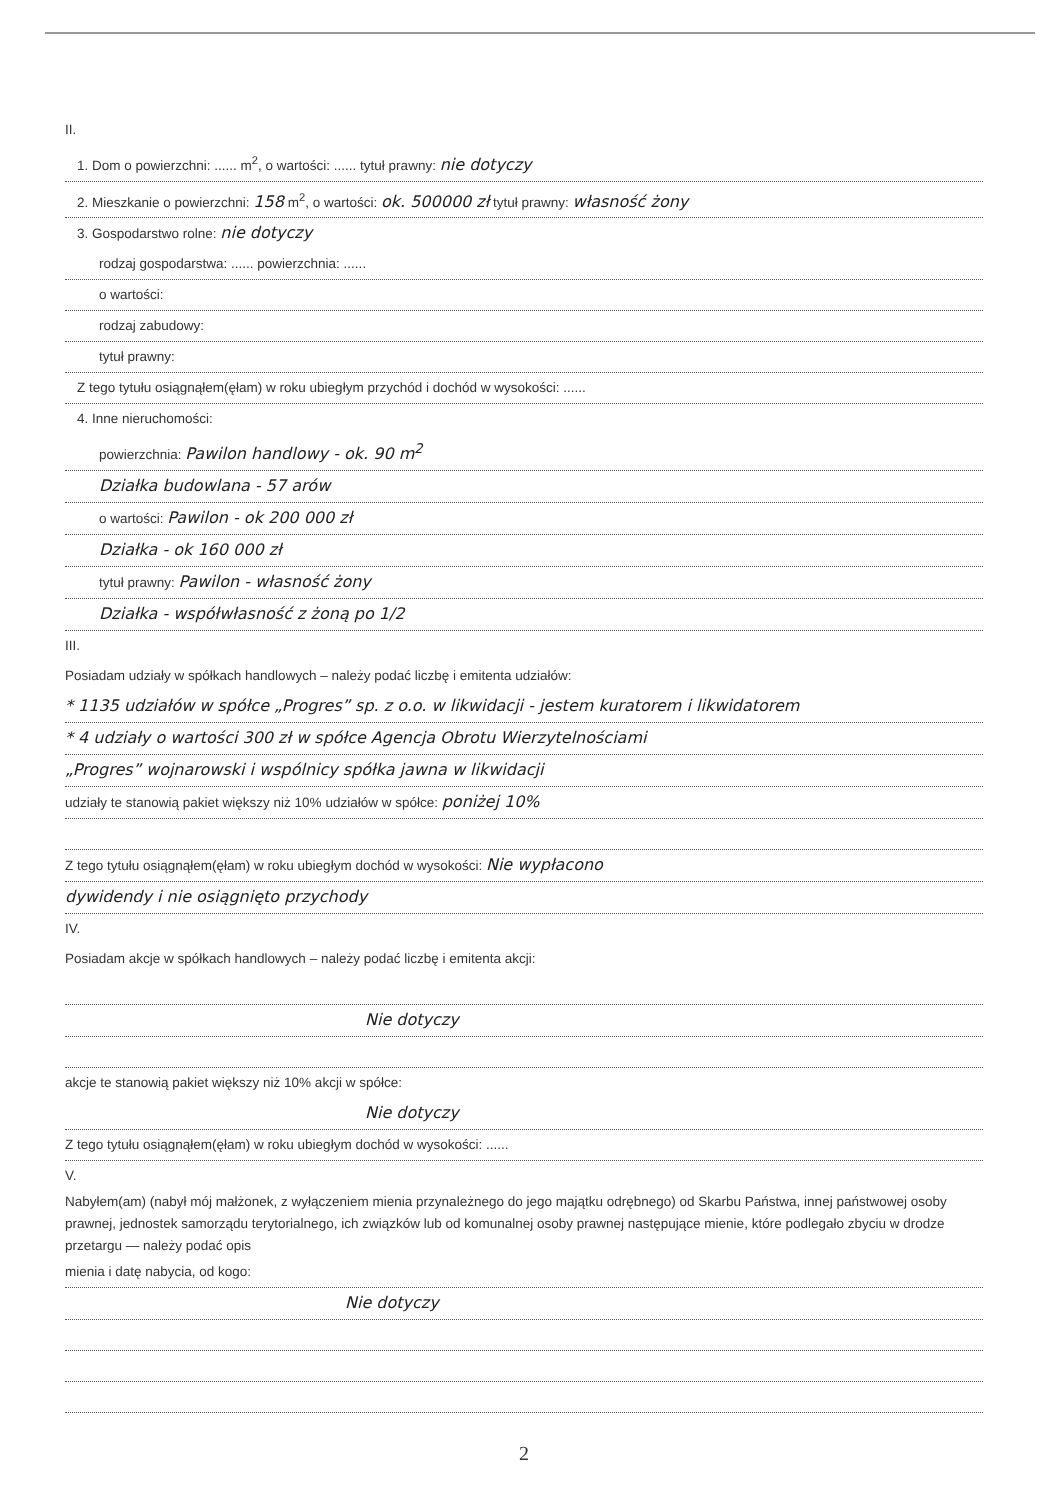II.
1. Dom o powierzchni: ...... m<sup>2</sup>, o wartości: ...... tytuł prawny: nie dotyczy
2. Mieszkanie o powierzchni: 158 m<sup>2</sup>, o wartości: ok. 500000 zł tytuł prawny: własność żony
3. Gospodarstwo rolne: nie dotyczy
rodzaj gospodarstwa: ...... powierzchnia: ......
o wartości:
rodzaj zabudowy:
tytuł prawny:
Z tego tytułu osiągnąłem(ęłam) w roku ubiegłym przychód i dochód w wysokości: ......
4. Inne nieruchomości:
powierzchnia: Pawilon handlowy - ok. 90 m<sup>2</sup>
Działka budowlana - 57 arów
o wartości: Pawilon - ok 200 000 zł
Działka - ok 160 000 zł
tytuł prawny: Pawilon - własność żony
Działka - współwłasność z żoną po 1/2
III.
Posiadam udziały w spółkach handlowych – należy podać liczbę i emitenta udziałów:
* 1135 udziałów w spółce „Progres” sp. z o.o. w likwidacji - jestem kuratorem i likwidatorem
* 4 udziały o wartości 300 zł w spółce Agencja Obrotu Wierzytelnościami
„Progres” wojnarowski i wspólnicy spółka jawna w likwidacji
udziały te stanowią pakiet większy niż 10% udziałów w spółce: poniżej 10%
Z tego tytułu osiągnąłem(ęłam) w roku ubiegłym dochód w wysokości: Nie wypłacono
dywidendy i nie osiągnięto przychody
IV.
Posiadam akcje w spółkach handlowych – należy podać liczbę i emitenta akcji:
Nie dotyczy
akcje te stanowią pakiet większy niż 10% akcji w spółce:
Nie dotyczy
Z tego tytułu osiągnąłem(ęłam) w roku ubiegłym dochód w wysokości: ......
V.
Nabyłem(am) (nabył mój małżonek, z wyłączeniem mienia przynależnego do jego majątku odrębnego) od Skarbu Państwa, innej państwowej osoby prawnej, jednostek samorządu terytorialnego, ich związków lub od komunalnej osoby prawnej następujące mienie, które podlegało zbyciu w drodze przetargu — należy podać opis
mienia i datę nabycia, od kogo:
Nie dotyczy
2